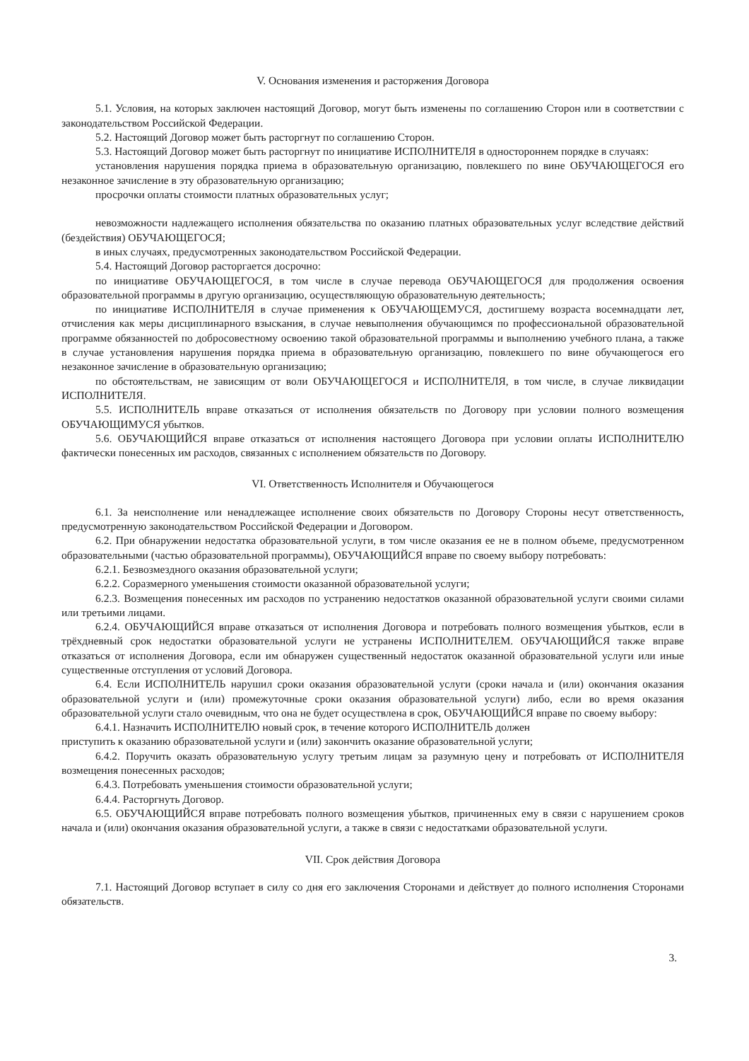V. Основания изменения и расторжения Договора
5.1. Условия, на которых заключен настоящий Договор, могут быть изменены по соглашению Сторон или в соответствии с законодательством Российской Федерации.
5.2. Настоящий Договор может быть расторгнут по соглашению Сторон.
5.3. Настоящий Договор может быть расторгнут по инициативе ИСПОЛНИТЕЛЯ в одностороннем порядке в случаях:
установления нарушения порядка приема в образовательную организацию, повлекшего по вине ОБУЧАЮЩЕГОСЯ его незаконное зачисление в эту образовательную организацию;
просрочки оплаты стоимости платных образовательных услуг;
невозможности надлежащего исполнения обязательства по оказанию платных образовательных услуг вследствие действий (бездействия) ОБУЧАЮЩЕГОСЯ;
в иных случаях, предусмотренных законодательством Российской Федерации.
5.4. Настоящий Договор расторгается досрочно:
по инициативе ОБУЧАЮЩЕГОСЯ, в том числе в случае перевода ОБУЧАЮЩЕГОСЯ для продолжения освоения образовательной программы в другую организацию, осуществляющую образовательную деятельность;
по инициативе ИСПОЛНИТЕЛЯ в случае применения к ОБУЧАЮЩЕМУСЯ, достигшему возраста восемнадцати лет, отчисления как меры дисциплинарного взыскания, в случае невыполнения обучающимся по профессиональной образовательной программе обязанностей по добросовестному освоению такой образовательной программы и выполнению учебного плана, а также в случае установления нарушения порядка приема в образовательную организацию, повлекшего по вине обучающегося его незаконное зачисление в образовательную организацию;
по обстоятельствам, не зависящим от воли ОБУЧАЮЩЕГОСЯ и ИСПОЛНИТЕЛЯ, в том числе, в случае ликвидации ИСПОЛНИТЕЛЯ.
5.5. ИСПОЛНИТЕЛЬ вправе отказаться от исполнения обязательств по Договору при условии полного возмещения ОБУЧАЮЩИМУСЯ убытков.
5.6. ОБУЧАЮЩИЙСЯ вправе отказаться от исполнения настоящего Договора при условии оплаты ИСПОЛНИТЕЛЮ фактически понесенных им расходов, связанных с исполнением обязательств по Договору.
VI. Ответственность Исполнителя и Обучающегося
6.1. За неисполнение или ненадлежащее исполнение своих обязательств по Договору Стороны несут ответственность, предусмотренную законодательством Российской Федерации и Договором.
6.2. При обнаружении недостатка образовательной услуги, в том числе оказания ее не в полном объеме, предусмотренном образовательными (частью образовательной программы), ОБУЧАЮЩИЙСЯ вправе по своему выбору потребовать:
6.2.1. Безвозмездного оказания образовательной услуги;
6.2.2. Соразмерного уменьшения стоимости оказанной образовательной услуги;
6.2.3. Возмещения понесенных им расходов по устранению недостатков оказанной образовательной услуги своими силами или третьими лицами.
6.2.4. ОБУЧАЮЩИЙСЯ вправе отказаться от исполнения Договора и потребовать полного возмещения убытков, если в трёхдневный срок недостатки образовательной услуги не устранены ИСПОЛНИТЕЛЕМ. ОБУЧАЮЩИЙСЯ также вправе отказаться от исполнения Договора, если им обнаружен существенный недостаток оказанной образовательной услуги или иные существенные отступления от условий Договора.
6.4. Если ИСПОЛНИТЕЛЬ нарушил сроки оказания образовательной услуги (сроки начала и (или) окончания оказания образовательной услуги и (или) промежуточные сроки оказания образовательной услуги) либо, если во время оказания образовательной услуги стало очевидным, что она не будет осуществлена в срок, ОБУЧАЮЩИЙСЯ вправе по своему выбору:
6.4.1. Назначить ИСПОЛНИТЕЛЮ новый срок, в течение которого ИСПОЛНИТЕЛЬ должен
приступить к оказанию образовательной услуги и (или) закончить оказание образовательной услуги;
6.4.2. Поручить оказать образовательную услугу третьим лицам за разумную цену и потребовать от ИСПОЛНИТЕЛЯ возмещения понесенных расходов;
6.4.3. Потребовать уменьшения стоимости образовательной услуги;
6.4.4. Расторгнуть Договор.
6.5. ОБУЧАЮЩИЙСЯ вправе потребовать полного возмещения убытков, причиненных ему в связи с нарушением сроков начала и (или) окончания оказания образовательной услуги, а также в связи с недостатками образовательной услуги.
VII. Срок действия Договора
7.1. Настоящий Договор вступает в силу со дня его заключения Сторонами и действует до полного исполнения Сторонами обязательств.
3.